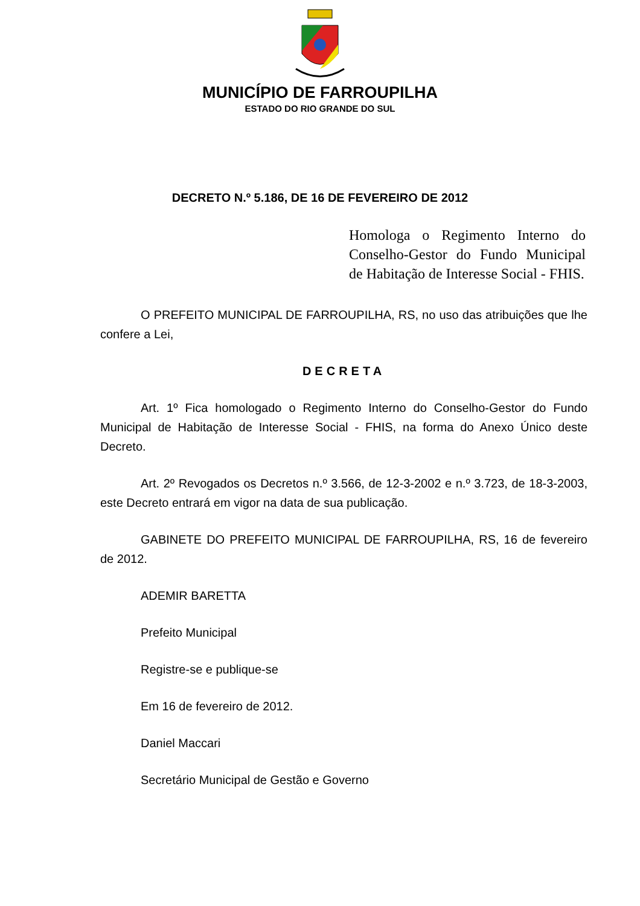MUNICÍPIO DE FARROUPILHA
ESTADO DO RIO GRANDE DO SUL
DECRETO N.º 5.186, DE 16 DE FEVEREIRO DE 2012
Homologa o Regimento Interno do Conselho-Gestor do Fundo Municipal de Habitação de Interesse Social - FHIS.
O PREFEITO MUNICIPAL DE FARROUPILHA, RS, no uso das atribuições que lhe confere a Lei,
DECRETA
Art. 1º Fica homologado o Regimento Interno do Conselho-Gestor do Fundo Municipal de Habitação de Interesse Social - FHIS, na forma do Anexo Único deste Decreto.
Art. 2º Revogados os Decretos n.º 3.566, de 12-3-2002 e n.º 3.723, de 18-3-2003, este Decreto entrará em vigor na data de sua publicação.
GABINETE DO PREFEITO MUNICIPAL DE FARROUPILHA, RS, 16 de fevereiro de 2012.
ADEMIR BARETTA
Prefeito Municipal
Registre-se e publique-se
Em 16 de fevereiro de 2012.
Daniel Maccari
Secretário Municipal de Gestão e Governo